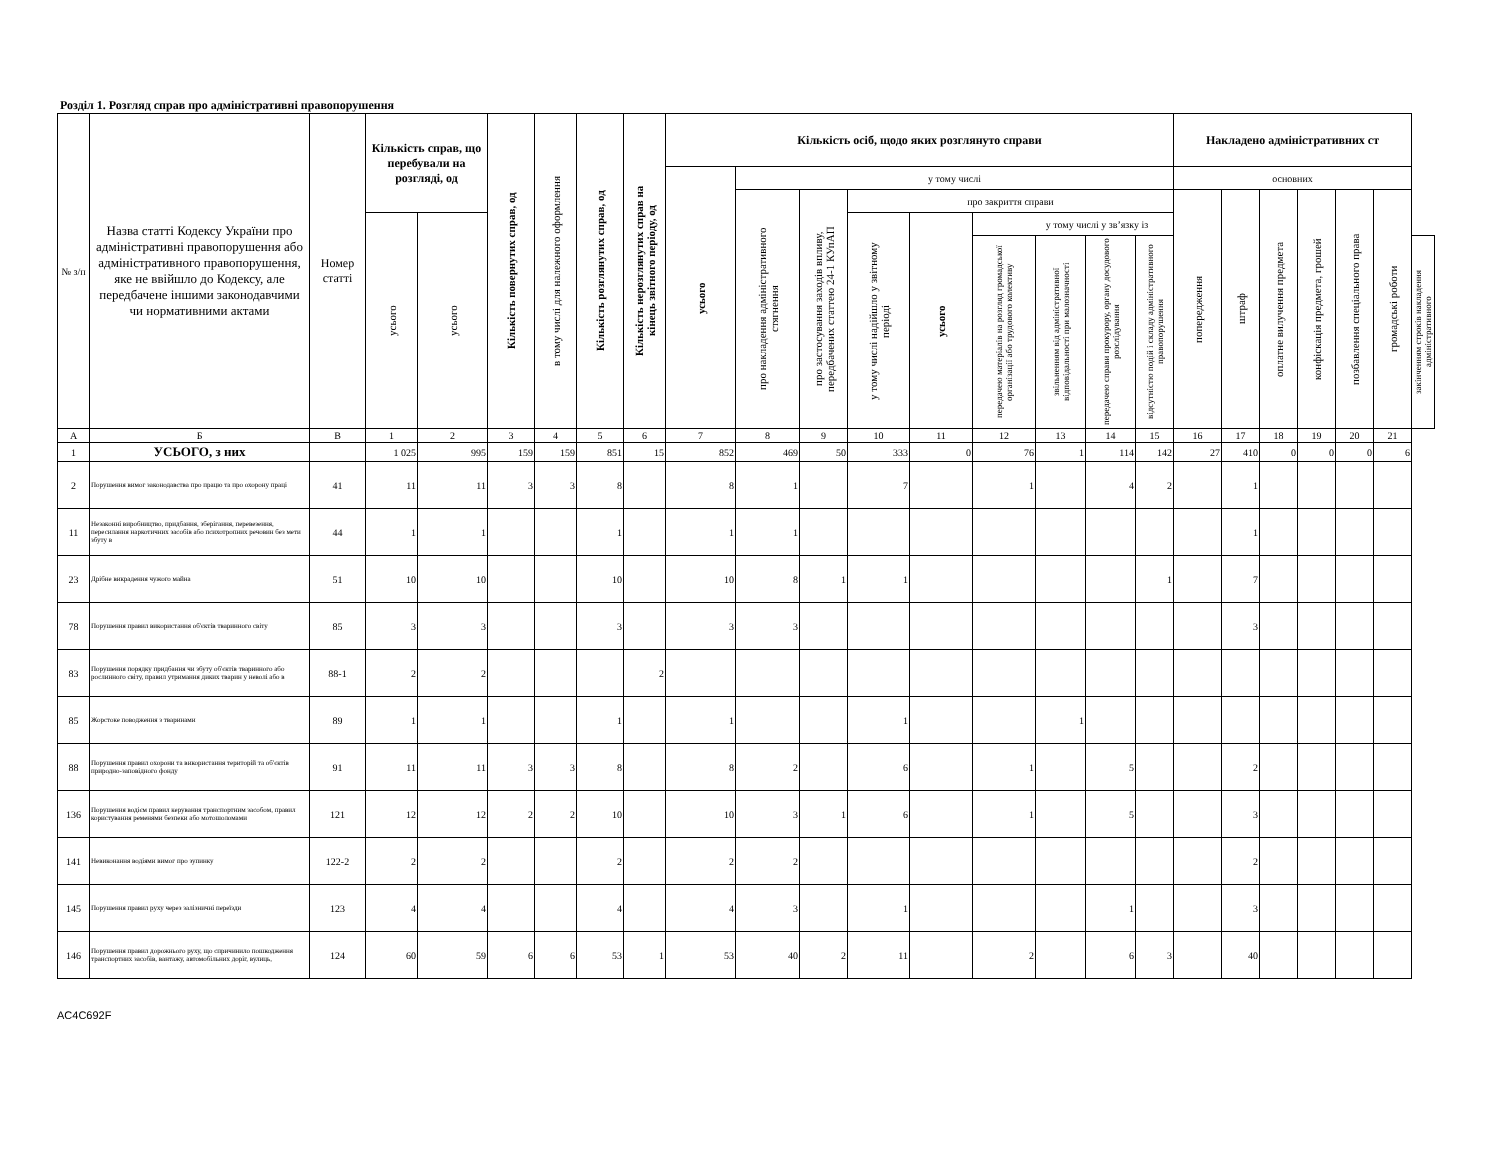Розділ 1. Розгляд справ про адміністративні правопорушення
| № з/п | Назва статті Кодексу України про адміністративні правопорушення або адміністративного правопорушення, яке не ввійшло до Кодексу, але передбачене іншими законодавчими чи нормативними актами | Номер статті | Кількість справ, що перебували на розгляді, од | | Кількість повернутих справ, од | в тому числі для належного оформлення | Кількість розглянутих справ, од | Кількість нерозглянутих справ на кінець звітного періоду, од | Кількість осіб, щодо яких розглянуто справи | | | | | | | | | Накладено адміністративних ст | | | | | | |
| --- | --- | --- | --- | --- | --- | --- | --- | --- | --- | --- | --- | --- | --- | --- | --- | --- | --- | --- | --- | --- | --- | --- | --- | --- |
| | | | | | | | | | усього | у тому числі | | | | | | | | основних | | | | | | |
| | | | | | | | | | | про накладення адміністративного стягнення | про застосування заходів впливу, передбачених статтею 24-1 КУпАП | про закриття справи | | | | | | попередження | штраф | оплатне вилучення предмета | конфіскація предмета, грошей | позбавлення спеціального права | громадські роботи | |
| | | | усього | усього | | | | | | | | у тому числі надійшло у звітному періоді | усього | у тому числі у зв’язку із | | | | | | | | | | |
| | | | | | | | | | | | | | | передачею матеріалів на розгляд громадської організації або трудового колективу | звільненням від адміністративної відповідальності при малозначності | передачею справи прокурору, органу досудового розслідування | відсутністю подій і складу адміністративного правопорушення | | | | | | | закінченням строків накладення адміністративного |
| А | Б | В | 1 | 2 | 3 | 4 | 5 | 6 | 7 | 8 | 9 | 10 | 11 | 12 | 13 | 14 | 15 | 16 | 17 | 18 | 19 | 20 | 21 | |
| 1 | УСЬОГО, з них | | 1 025 | 995 | 159 | 159 | 851 | 15 | 852 | 469 | 50 | 333 | 0 | 76 | 1 | 114 | 142 | 27 | 410 | 0 | 0 | 0 | 6 | |
| 2 | Порушення вимог законодавства про працю та про охорону праці | 41 | 11 | 11 | 3 | 3 | 8 | | 8 | 1 | | 7 | | 1 | | 4 | 2 | | 1 | | | | | |
| 11 | Незаконні виробництво, придбання, зберігання, перевезення, пересилання наркотичних засобів або психотропних речовин без мети збуту в | 44 | 1 | 1 | | | 1 | | 1 | 1 | | | | | | | | | 1 | | | | | |
| 23 | Дрібне викрадення чужого майна | 51 | 10 | 10 | | | 10 | | 10 | 8 | 1 | 1 | | | | | 1 | | 7 | | | | | |
| 78 | Порушення правил використання об'єктів тваринного світу | 85 | 3 | 3 | | | 3 | | 3 | 3 | | | | | | | | | 3 | | | | | |
| 83 | Порушення порядку придбання чи збуту об'єктів тваринного або рослинного світу, правил утримання диких тварин у неволі або в | 88-1 | 2 | 2 | | | | 2 | | | | | | | | | | | | | | | | |
| 85 | Жорстоке поводження з тваринами | 89 | 1 | 1 | | | 1 | | 1 | | | 1 | | | 1 | | | | | | | | | |
| 88 | Порушення правил охорони та використання територій та об'єктів природно-заповідного фонду | 91 | 11 | 11 | 3 | 3 | 8 | | 8 | 2 | | 6 | | 1 | | 5 | | | 2 | | | | | |
| 136 | Порушення водієм правил керування транспортним засобом, правил користування ременями безпеки або мотошоломами | 121 | 12 | 12 | 2 | 2 | 10 | | 10 | 3 | 1 | 6 | | 1 | | 5 | | | 3 | | | | | |
| 141 | Невиконання водіями вимог про зупинку | 122-2 | 2 | 2 | | | 2 | | 2 | 2 | | | | | | | | | 2 | | | | | |
| 145 | Порушення правил руху через залізничні переїзди | 123 | 4 | 4 | | | 4 | | 4 | 3 | | 1 | | | | 1 | | | 3 | | | | | |
| 146 | Порушення правил дорожнього руху, що спричинило пошкодження транспортних засобів, вантажу, автомобільних доріг, вулиць, | 124 | 60 | 59 | 6 | 6 | 53 | 1 | 53 | 40 | 2 | 11 | | 2 | | 6 | 3 | | 40 | | | | | |
AC4C692F